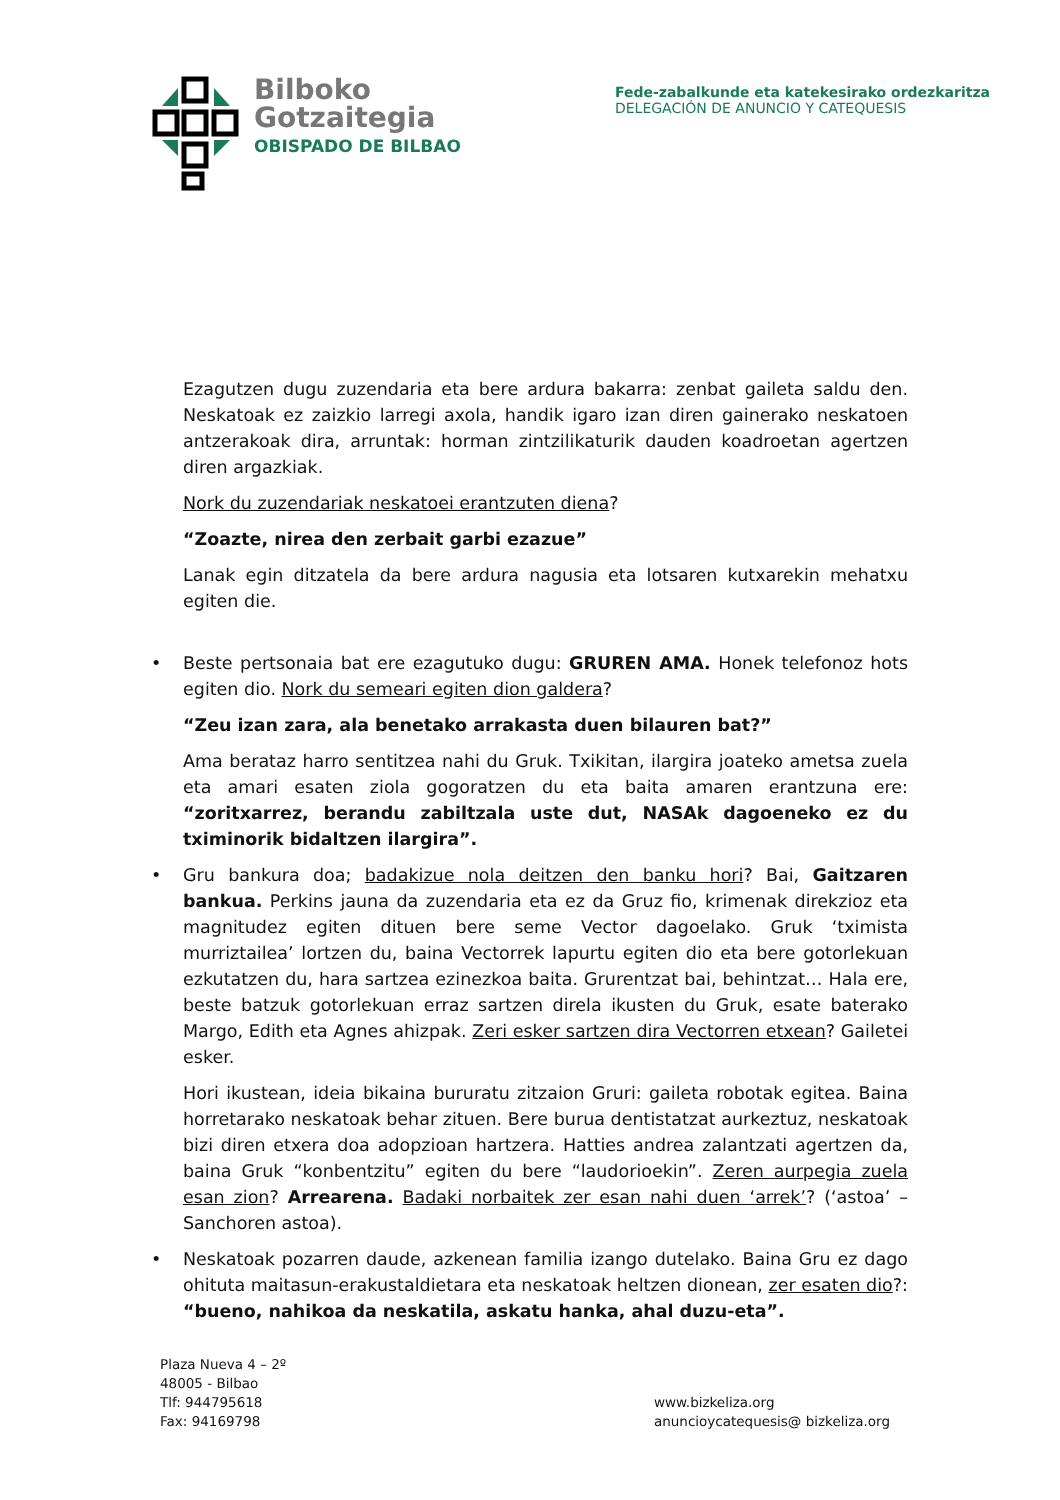Bilboko
Gotzaitegia
OBISPADO DE BILBAO
Fede-zabalkunde eta katekesirako ordezkaritza
DELEGACIÓN DE ANUNCIO Y CATEQUESIS
Ezagutzen dugu zuzendaria eta bere ardura bakarra: zenbat gaileta saldu den. Neskatoak ez zaizkio larregi axola, handik igaro izan diren gainerako neskatoen antzerakoak dira, arruntak: horman zintzilikaturik dauden koadroetan agertzen diren argazkiak.
Nork du zuzendariak neskatoei erantzuten diena?
“Zoazte, nirea den zerbait garbi ezazue”
Lanak egin ditzatela da bere ardura nagusia eta lotsaren kutxarekin mehatxu egiten die.
• Beste pertsonaia bat ere ezagutuko dugu: GRUREN AMA. Honek telefonoz hots egiten dio. Nork du semeari egiten dion galdera?
“Zeu izan zara, ala benetako arrakasta duen bilauren bat?”
Ama berataz harro sentitzea nahi du Gruk. Txikitan, ilargira joateko ametsa zuela eta amari esaten ziola gogoratzen du eta baita amaren erantzuna ere: “zoritxarrez, berandu zabiltzala uste dut, NASAk dagoeneko ez du tximinorik bidaltzen ilargira”.
• Gru bankura doa; badakizue nola deitzen den banku hori? Bai, Gaitzaren bankua. Perkins jauna da zuzendaria eta ez da Gruz fio, krimenak direkzioz eta magnitudez egiten dituen bere seme Vector dagoelako. Gruk ‘tximista murriztailea’ lortzen du, baina Vectorrek lapurtu egiten dio eta bere gotorlekuan ezkutatzen du, hara sartzea ezinezkoa baita. Grurentzat bai, behintzat… Hala ere, beste batzuk gotorlekuan erraz sartzen direla ikusten du Gruk, esate baterako Margo, Edith eta Agnes ahizpak. Zeri esker sartzen dira Vectorren etxean? Gailetei esker.
Hori ikustean, ideia bikaina bururatu zitzaion Gruri: gaileta robotak egitea. Baina horretarako neskatoak behar zituen. Bere burua dentistatzat aurkeztuz, neskatoak bizi diren etxera doa adopzioan hartzera. Hatties andrea zalantzati agertzen da, baina Gruk “konbentzitu” egiten du bere “laudorioekin”. Zeren aurpegia zuela esan zion? Arrearena. Badaki norbaitek zer esan nahi duen ‘arrek’? (‘astoa’ –Sanchoren astoa).
• Neskatoak pozarren daude, azkenean familia izango dutelako. Baina Gru ez dago ohituta maitasun-erakustaldietara eta neskatoak heltzen dionean, zer esaten dio?: “bueno, nahikoa da neskatila, askatu hanka, ahal duzu-eta”.
Plaza Nueva 4 – 2º
48005 - Bilbao
Tlf: 944795618
Fax: 94169798
www.bizkeliza.org
anuncioycatequesis@ bizkeliza.org